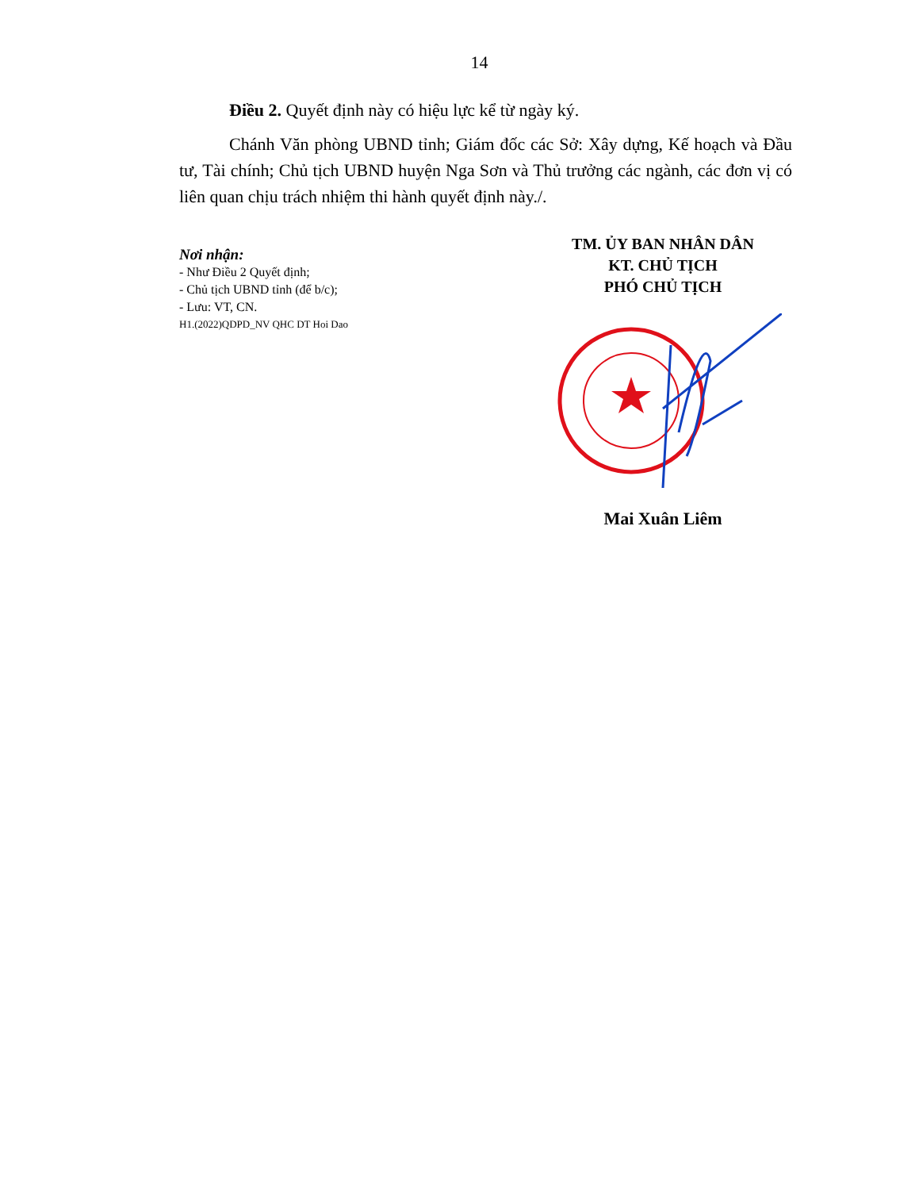14
Điều 2. Quyết định này có hiệu lực kể từ ngày ký.
Chánh Văn phòng UBND tỉnh; Giám đốc các Sở: Xây dựng, Kế hoạch và Đầu tư, Tài chính; Chủ tịch UBND huyện Nga Sơn và Thủ trưởng các ngành, các đơn vị có liên quan chịu trách nhiệm thi hành quyết định này./.
Nơi nhận:
- Như Điều 2 Quyết định;
- Chủ tịch UBND tỉnh (để b/c);
- Lưu: VT, CN.
H1.(2022)QDPD_NV QHC DT Hoi Dao
TM. ỦY BAN NHÂN DÂN
KT. CHỦ TỊCH
PHÓ CHỦ TỊCH
Mai Xuân Liêm